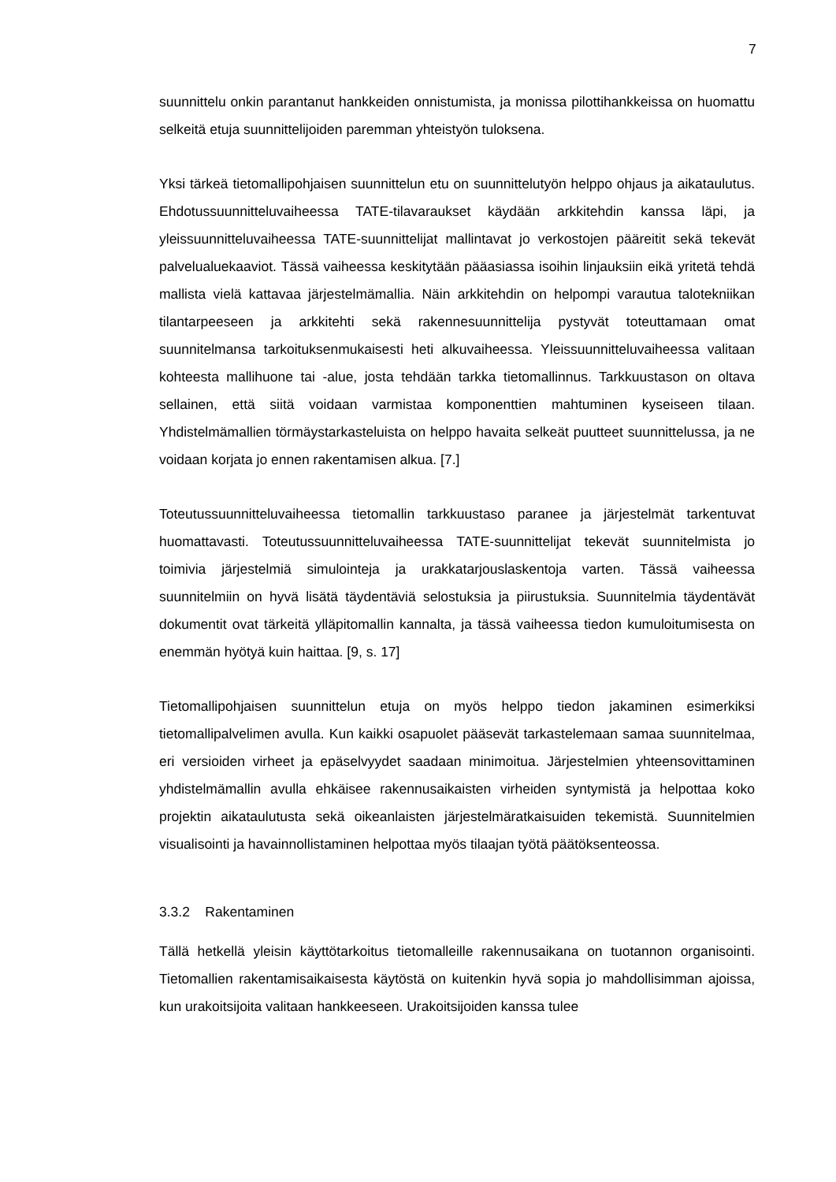7
suunnittelu onkin parantanut hankkeiden onnistumista, ja monissa pilottihankkeissa on huomattu selkeitä etuja suunnittelijoiden paremman yhteistyön tuloksena.
Yksi tärkeä tietomallipohjaisen suunnittelun etu on suunnittelutyön helppo ohjaus ja aikataulutus. Ehdotussuunnitteluvaiheessa TATE-tilavaraukset käydään arkkitehdin kanssa läpi, ja yleissuunnitteluvaiheessa TATE-suunnittelijat mallintavat jo verkostojen pääreitit sekä tekevät palvelualuekaaviot. Tässä vaiheessa keskitytään pääasiassa isoihin linjauksiin eikä yritetä tehdä mallista vielä kattavaa järjestelmämallia. Näin arkkitehdin on helpompi varautua talotekniikan tilantarpeeseen ja arkkitehti sekä rakennesuunnittelija pystyvät toteuttamaan omat suunnitelmansa tarkoituksenmukaisesti heti alkuvaiheessa. Yleissuunnitteluvaiheessa valitaan kohteesta mallihuone tai -alue, josta tehdään tarkka tietomallinnus. Tarkkuustason on oltava sellainen, että siitä voidaan varmistaa komponenttien mahtuminen kyseiseen tilaan. Yhdistelmämallien törmäystarkasteluista on helppo havaita selkeät puutteet suunnittelussa, ja ne voidaan korjata jo ennen rakentamisen alkua. [7.]
Toteutussuunnitteluvaiheessa tietomallin tarkkuustaso paranee ja järjestelmät tarkentuvat huomattavasti. Toteutussuunnitteluvaiheessa TATE-suunnittelijat tekevät suunnitelmista jo toimivia järjestelmiä simulointeja ja urakkatarjouslaskentoja varten. Tässä vaiheessa suunnitelmiin on hyvä lisätä täydentäviä selostuksia ja piirustuksia. Suunnitelmia täydentävät dokumentit ovat tärkeitä ylläpitomallin kannalta, ja tässä vaiheessa tiedon kumuloitumisesta on enemmän hyötyä kuin haittaa. [9, s. 17]
Tietomallipohjaisen suunnittelun etuja on myös helppo tiedon jakaminen esimerkiksi tietomallipalvelimen avulla. Kun kaikki osapuolet pääsevät tarkastelemaan samaa suunnitelmaa, eri versioiden virheet ja epäselvyydet saadaan minimoitua. Järjestelmien yhteensovittaminen yhdistelmämallin avulla ehkäisee rakennusaikaisten virheiden syntymistä ja helpottaa koko projektin aikataulutusta sekä oikeanlaisten järjestelmäratkaisuiden tekemistä. Suunnitelmien visualisointi ja havainnollistaminen helpottaa myös tilaajan työtä päätöksenteossa.
3.3.2 Rakentaminen
Tällä hetkellä yleisin käyttötarkoitus tietomalleille rakennusaikana on tuotannon organisointi. Tietomallien rakentamisaikaisesta käytöstä on kuitenkin hyvä sopia jo mahdollisimman ajoissa, kun urakoitsijoita valitaan hankkeeseen. Urakoitsijoiden kanssa tulee